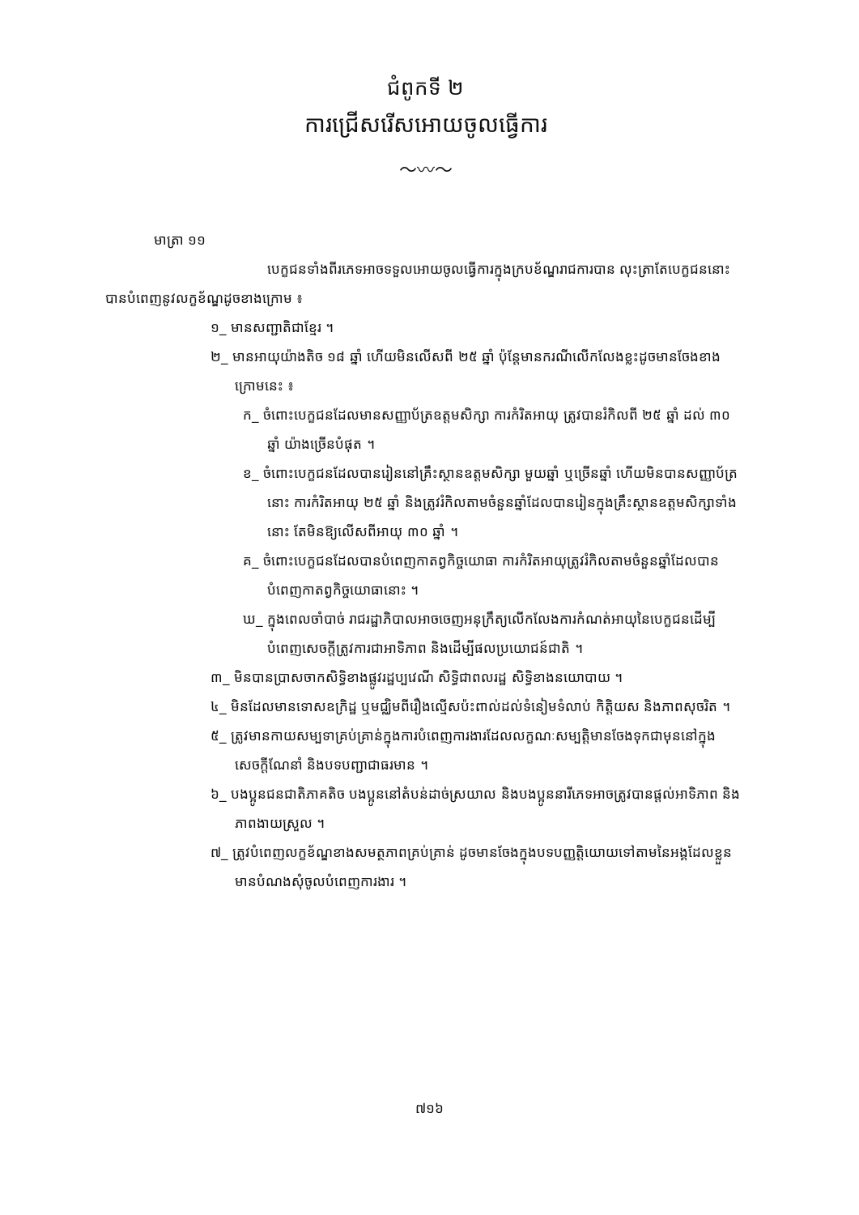ជំពូកទី ២
ការជ្រើសរើសអោយចូលធ្វើការ
〜〰〜
មាត្រា ១១
បេក្ខជនទាំងពីរភេទអាចទទួលអោយចូលធ្វើការក្នុងក្របខ័ណ្ឌរាជការបាន លុះត្រាតែបេក្ខជននោះបានបំពេញនូវលក្ខខ័ណ្ឌដូចខាងក្រោម ៖
១_ មានសញ្ជាតិជាខ្មែរ ។
២_ មានអាយុយ៉ាងតិច ១៨ ឆ្នាំ ហើយមិនលើសពី ២៥ ឆ្នាំ ប៉ុន្តែមានករណីលើកលែងខ្លះដូចមានចែងខាងក្រោមនេះ ៖
ក_ ចំពោះបេក្ខជនដែលមានសញ្ញាប័ត្រឧត្តមសិក្សា ការកំរិតអាយុ ត្រូវបានរំកិលពី ២៥ ឆ្នាំ ដល់ ៣០ ឆ្នាំ យ៉ាងច្រើនបំផុត ។
ខ_ ចំពោះបេក្ខជនដែលបានរៀននៅគ្រឹះស្ថានឧត្តមសិក្សា មួយឆ្នាំ ឬច្រើនឆ្នាំ ហើយមិនបានសញ្ញាប័ត្រនោះ ការកំរិតអាយុ ២៥ ឆ្នាំ និងត្រូវរំកិលតាមចំនួនឆ្នាំដែលបានរៀនក្នុងគ្រឹះស្ថានឧត្តមសិក្សាទាំងនោះ តែមិនឱ្យលើសពីអាយុ ៣០ ឆ្នាំ ។
គ_ ចំពោះបេក្ខជនដែលបានបំពេញកាតព្វកិច្ចយោធា ការកំរិតអាយុត្រូវរំកិលតាមចំនួនឆ្នាំដែលបានបំពេញកាតព្វកិច្ចយោធានោះ ។
ឃ_ ក្នុងពេលចាំបាច់ រាជរដ្ឋាភិបាលអាចចេញអនុក្រឹត្យលើកលែងការកំណត់អាយុនៃបេក្ខជនដើម្បីបំពេញសេចក្តីត្រូវការជាអាទិភាព និងដើម្បីផលប្រយោជន៍ជាតិ ។
៣_ មិនបានប្រាសចាកសិទ្ធិខាងផ្លូវរដ្ឋប្បវេណី សិទ្ធិជាពលរដ្ឋ សិទ្ធិខាងនយោបាយ ។
៤_ មិនដែលមានទោសឧក្រិដ្ឋ ឬមជ្ឈិមពីរឿងល្មើសប៉ះពាល់ដល់ទំនៀមទំលាប់ កិត្តិយស និងភាពសុចរិត ។
៥_ ត្រូវមានកាយសម្បទាគ្រប់គ្រាន់ក្នុងការបំពេញការងារដែលលក្ខណៈសម្បត្តិមានចែងទុកជាមុននៅក្នុងសេចក្តីណែនាំ និងបទបញ្ជាជាធរមាន ។
៦_ បងប្អូនជនជាតិភាគតិច បងប្អូននៅតំបន់ដាច់ស្រយាល និងបងប្អូននារីភេទអាចត្រូវបានផ្តល់អាទិភាព និងភាពងាយស្រួល ។
៧_ ត្រូវបំពេញលក្ខខ័ណ្ឌខាងសមត្ថភាពគ្រប់គ្រាន់ ដូចមានចែងក្នុងបទបញ្ញត្តិយោយទៅតាមនៃអង្គដែលខ្លួនមានបំណងសុំចូលបំពេញការងារ ។
៧១៦